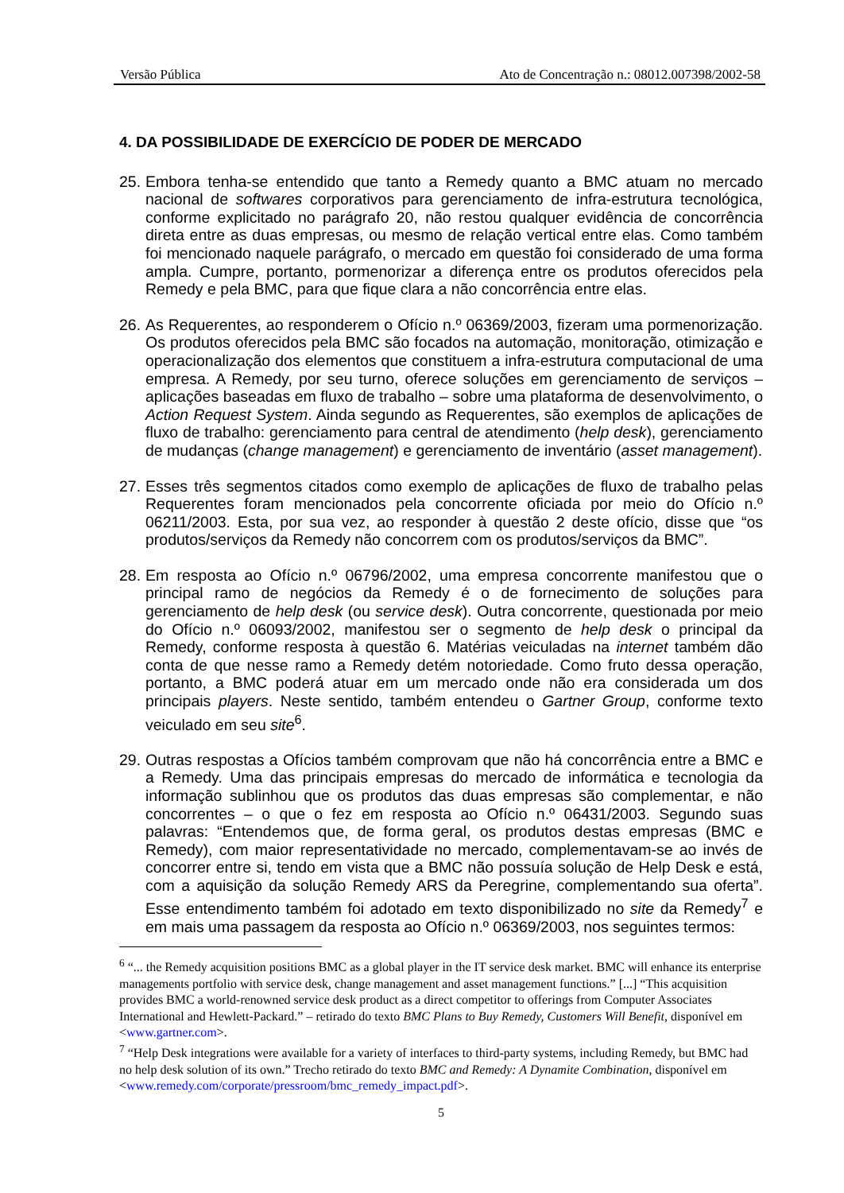Versão Pública Ato de Concentração n.: 08012.007398/2002-58
4. DA POSSIBILIDADE DE EXERCÍCIO DE PODER DE MERCADO
25. Embora tenha-se entendido que tanto a Remedy quanto a BMC atuam no mercado nacional de softwares corporativos para gerenciamento de infra-estrutura tecnológica, conforme explicitado no parágrafo 20, não restou qualquer evidência de concorrência direta entre as duas empresas, ou mesmo de relação vertical entre elas. Como também foi mencionado naquele parágrafo, o mercado em questão foi considerado de uma forma ampla. Cumpre, portanto, pormenorizar a diferença entre os produtos oferecidos pela Remedy e pela BMC, para que fique clara a não concorrência entre elas.
26. As Requerentes, ao responderem o Ofício n.º 06369/2003, fizeram uma pormenorização. Os produtos oferecidos pela BMC são focados na automação, monitoração, otimização e operacionalização dos elementos que constituem a infra-estrutura computacional de uma empresa. A Remedy, por seu turno, oferece soluções em gerenciamento de serviços – aplicações baseadas em fluxo de trabalho – sobre uma plataforma de desenvolvimento, o Action Request System. Ainda segundo as Requerentes, são exemplos de aplicações de fluxo de trabalho: gerenciamento para central de atendimento (help desk), gerenciamento de mudanças (change management) e gerenciamento de inventário (asset management).
27. Esses três segmentos citados como exemplo de aplicações de fluxo de trabalho pelas Requerentes foram mencionados pela concorrente oficiada por meio do Ofício n.º 06211/2003. Esta, por sua vez, ao responder à questão 2 deste ofício, disse que “os produtos/serviços da Remedy não concorrem com os produtos/serviços da BMC”.
28. Em resposta ao Ofício n.º 06796/2002, uma empresa concorrente manifestou que o principal ramo de negócios da Remedy é o de fornecimento de soluções para gerenciamento de help desk (ou service desk). Outra concorrente, questionada por meio do Ofício n.º 06093/2002, manifestou ser o segmento de help desk o principal da Remedy, conforme resposta à questão 6. Matérias veiculadas na internet também dão conta de que nesse ramo a Remedy detém notoriedade. Como fruto dessa operação, portanto, a BMC poderá atuar em um mercado onde não era considerada um dos principais players. Neste sentido, também entendeu o Gartner Group, conforme texto veiculado em seu site<sup>6</sup>.
29. Outras respostas a Ofícios também comprovam que não há concorrência entre a BMC e a Remedy. Uma das principais empresas do mercado de informática e tecnologia da informação sublinhou que os produtos das duas empresas são complementar, e não concorrentes – o que o fez em resposta ao Ofício n.º 06431/2003. Segundo suas palavras: “Entendemos que, de forma geral, os produtos destas empresas (BMC e Remedy), com maior representatividade no mercado, complementavam-se ao invés de concorrer entre si, tendo em vista que a BMC não possuía solução de Help Desk e está, com a aquisição da solução Remedy ARS da Peregrine, complementando sua oferta”. Esse entendimento também foi adotado em texto disponibilizado no site da Remedy<sup>7</sup> e em mais uma passagem da resposta ao Ofício n.º 06369/2003, nos seguintes termos:
<sup>6</sup> “... the Remedy acquisition positions BMC as a global player in the IT service desk market. BMC will enhance its enterprise managements portfolio with service desk, change management and asset management functions.” [...] “This acquisition provides BMC a world-renowned service desk product as a direct competitor to offerings from Computer Associates International and Hewlett-Packard.” – retirado do texto BMC Plans to Buy Remedy, Customers Will Benefit, disponível em <www.gartner.com>.
<sup>7</sup> “Help Desk integrations were available for a variety of interfaces to third-party systems, including Remedy, but BMC had no help desk solution of its own.” Trecho retirado do texto BMC and Remedy: A Dynamite Combination, disponível em <www.remedy.com/corporate/pressroom/bmc_remedy_impact.pdf>.
5